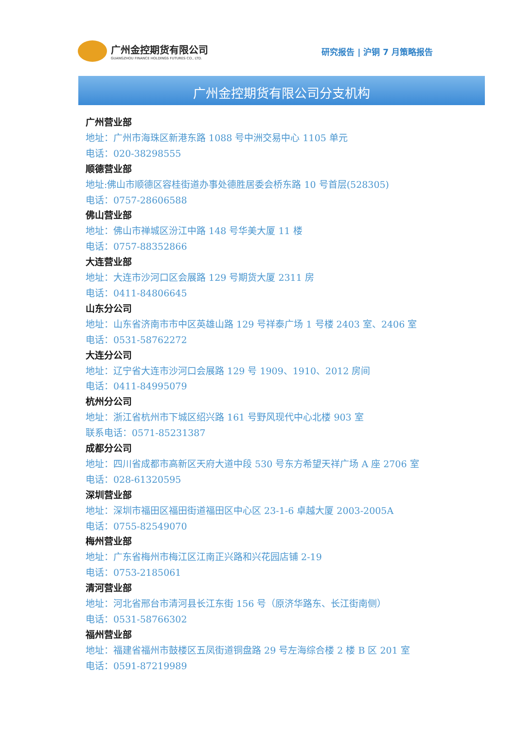广州金控期货有限公司
GUANGZHOU FINANCE HOLDINGS FUTURES CO., LTD.
研究报告 | 沪铜 7 月策略报告
广州金控期货有限公司分支机构
广州营业部
地址：广州市海珠区新港东路 1088 号中洲交易中心 1105 单元
电话：020-38298555
顺德营业部
地址:佛山市顺德区容桂街道办事处德胜居委会桥东路 10 号首层(528305)
电话：0757-28606588
佛山营业部
地址：佛山市禅城区汾江中路 148 号华美大厦 11 楼
电话：0757-88352866
大连营业部
地址：大连市沙河口区会展路 129 号期货大厦 2311 房
电话：0411-84806645
山东分公司
地址：山东省济南市市中区英雄山路 129 号祥泰广场 1 号楼 2403 室、2406 室
电话：0531-58762272
大连分公司
地址：辽宁省大连市沙河口会展路 129 号 1909、1910、2012 房间
电话：0411-84995079
杭州分公司
地址：浙江省杭州市下城区绍兴路 161 号野风现代中心北楼 903 室
联系电话：0571-85231387
成都分公司
地址：四川省成都市高新区天府大道中段 530 号东方希望天祥广场 A 座 2706 室
电话：028-61320595
深圳营业部
地址：深圳市福田区福田街道福田区中心区 23-1-6 卓越大厦 2003-2005A
电话：0755-82549070
梅州营业部
地址：广东省梅州市梅江区江南正兴路和兴花园店铺 2-19
电话：0753-2185061
清河营业部
地址：河北省邢台市清河县长江东街 156 号（原济华路东、长江街南侧）
电话：0531-58766302
福州营业部
地址：福建省福州市鼓楼区五凤街道铜盘路 29 号左海综合楼 2 楼 B 区 201 室
电话：0591-87219989